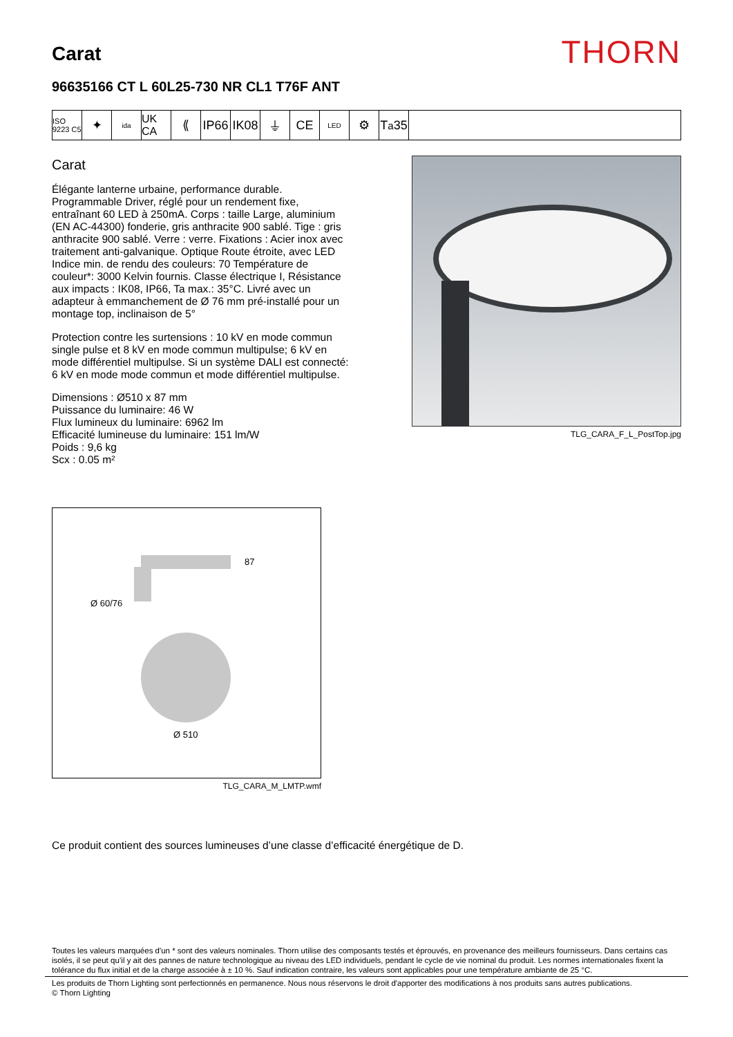Carat
THORN
96635166 CT L 60L25-730 NR CL1 T76F ANT
ISO 9223 C5
✦
ida
UK CA
⟪ IP66
IK08
⏚ CE
LED
⚙ T<sub>a</sub>35
Carat
Élégante lanterne urbaine, performance durable. Programmable Driver, réglé pour un rendement fixe, entraînant 60 LED à 250mA. Corps : taille Large, aluminium (EN AC-44300) fonderie, gris anthracite 900 sablé. Tige : gris anthracite 900 sablé. Verre : verre. Fixations : Acier inox avec traitement anti-galvanique. Optique Route étroite, avec LED Indice min. de rendu des couleurs: 70 Température de couleur*: 3000 Kelvin fournis. Classe électrique I, Résistance aux impacts : IK08, IP66, Ta max.: 35°C. Livré avec un adapteur à emmanchement de Ø 76 mm pré-installé pour un montage top, inclinaison de 5°
Protection contre les surtensions : 10 kV en mode commun single pulse et 8 kV en mode commun multipulse; 6 kV en mode différentiel multipulse. Si un système DALI est connecté: 6 kV en mode mode commun et mode différentiel multipulse.
Dimensions : Ø510 x 87 mm
Puissance du luminaire: 46 W
Flux lumineux du luminaire: 6962 lm
Efficacité lumineuse du luminaire: 151 lm/W
Poids : 9,6 kg
Scx : 0.05 m²
TLG_CARA_F_L_PostTop.jpg
87
Ø 60/76
Ø 510
TLG_CARA_M_LMTP.wmf
Ce produit contient des sources lumineuses d’une classe d’efficacité énergétique de D.
Toutes les valeurs marquées d'un * sont des valeurs nominales. Thorn utilise des composants testés et éprouvés, en provenance des meilleurs fournisseurs. Dans certains cas isolés, il se peut qu’il y ait des pannes de nature technologique au niveau des LED individuels, pendant le cycle de vie nominal du produit. Les normes internationales fixent la tolérance du flux initial et de la charge associée à ± 10 %. Sauf indication contraire, les valeurs sont applicables pour une température ambiante de 25 °C.
Les produits de Thorn Lighting sont perfectionnés en permanence. Nous nous réservons le droit d'apporter des modifications à nos produits sans autres publications.
© Thorn Lighting